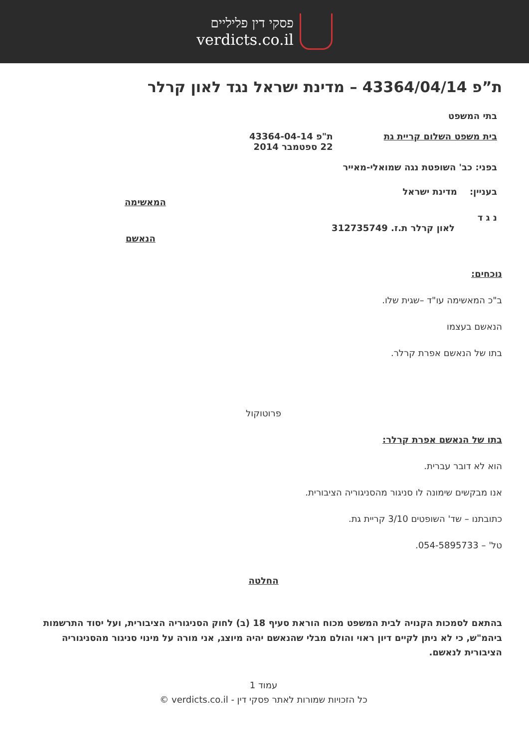פסקי דין פליליים
verdicts.co.il
ת”פ 43364/04/14 – מדינת ישראל נגד לאון קרלר
בתי המשפט
בית משפט השלום קריית גת ת"פ 43364-04-14
22 ספטמבר 2014
בפני: כב' השופטת נגה שמואלי-מאייר
בעניין: מדינת ישראל
המאשימה
נ ג ד
לאון קרלר ת.ז. 312735749
הנאשם
נוכחים:
ב"כ המאשימה עו"ד –שגית שלו.
הנאשם בעצמו
בתו של הנאשם אפרת קרלר.
פרוטוקול
בתו של הנאשם אפרת קרלר:
הוא לא דובר עברית.
אנו מבקשים שימונה לו סניגור מהסניגוריה הציבורית.
כתובתנו – שד' השופטים 3/10 קריית גת.
טל' – 054-5895733.
החלטה
בהתאם לסמכות הקנויה לבית המשפט מכוח הוראת סעיף 18 (ב) לחוק הסניגוריה הציבורית, ועל יסוד התרשמות ביהמ"ש, כי לא ניתן לקיים דיון ראוי והולם מבלי שהנאשם יהיה מיוצג, אני מורה על מינוי סניגור מהסניגוריה הציבורית לנאשם.
עמוד 1
כל הזכויות שמורות לאתר פסקי דין - verdicts.co.il ©